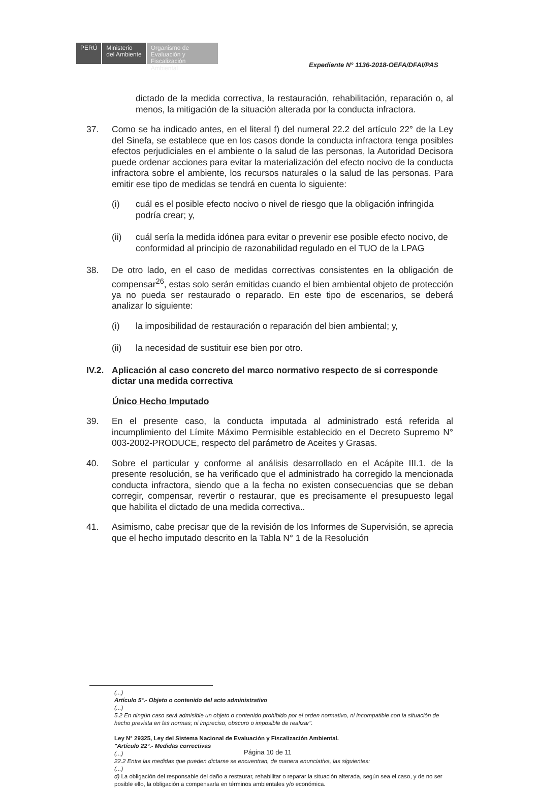PERÚ
Ministerio
del Ambiente
Organismo de
Evaluación y
Fiscalización Ambiental
Expediente N° 1136-2018-OEFA/DFAI/PAS
dictado de la medida correctiva, la restauración, rehabilitación, reparación o, al menos, la mitigación de la situación alterada por la conducta infractora.
37. Como se ha indicado antes, en el literal f) del numeral 22.2 del artículo 22° de la Ley del Sinefa, se establece que en los casos donde la conducta infractora tenga posibles efectos perjudiciales en el ambiente o la salud de las personas, la Autoridad Decisora puede ordenar acciones para evitar la materialización del efecto nocivo de la conducta infractora sobre el ambiente, los recursos naturales o la salud de las personas. Para emitir ese tipo de medidas se tendrá en cuenta lo siguiente:
(i) cuál es el posible efecto nocivo o nivel de riesgo que la obligación infringida podría crear; y,
(ii) cuál sería la medida idónea para evitar o prevenir ese posible efecto nocivo, de conformidad al principio de razonabilidad regulado en el TUO de la LPAG
38. De otro lado, en el caso de medidas correctivas consistentes en la obligación de compensar<sup>26</sup>, estas solo serán emitidas cuando el bien ambiental objeto de protección ya no pueda ser restaurado o reparado. En este tipo de escenarios, se deberá analizar lo siguiente:
(i) la imposibilidad de restauración o reparación del bien ambiental; y,
(ii) la necesidad de sustituir ese bien por otro.
IV.2. Aplicación al caso concreto del marco normativo respecto de si corresponde dictar una medida correctiva
Único Hecho Imputado
39. En el presente caso, la conducta imputada al administrado está referida al incumplimiento del Límite Máximo Permisible establecido en el Decreto Supremo N° 003-2002-PRODUCE, respecto del parámetro de Aceites y Grasas.
40. Sobre el particular y conforme al análisis desarrollado en el Acápite III.1. de la presente resolución, se ha verificado que el administrado ha corregido la mencionada conducta infractora, siendo que a la fecha no existen consecuencias que se deban corregir, compensar, revertir o restaurar, que es precisamente el presupuesto legal que habilita el dictado de una medida correctiva..
41. Asimismo, cabe precisar que de la revisión de los Informes de Supervisión, se aprecia que el hecho imputado descrito en la Tabla N° 1 de la Resolución
(...)
Artículo 5°.- Objeto o contenido del acto administrativo
(...)
5.2 En ningún caso será admisible un objeto o contenido prohibido por el orden normativo, ni incompatible con la situación de hecho prevista en las normas; ni impreciso, obscuro o imposible de realizar".
Ley N° 29325, Ley del Sistema Nacional de Evaluación y Fiscalización Ambiental.
"Artículo 22°.- Medidas correctivas
(...)
22.2 Entre las medidas que pueden dictarse se encuentran, de manera enunciativa, las siguientes:
(...)
d) La obligación del responsable del daño a restaurar, rehabilitar o reparar la situación alterada, según sea el caso, y de no ser posible ello, la obligación a compensarla en términos ambientales y/o económica.
Página 10 de 11